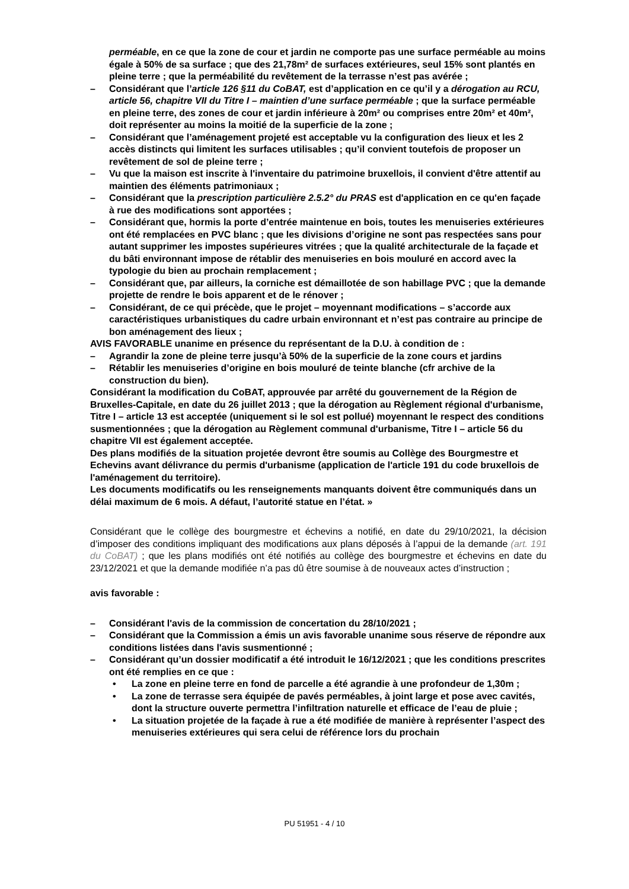perméable, en ce que la zone de cour et jardin ne comporte pas une surface perméable au moins égale à 50% de sa surface ; que des 21,78m² de surfaces extérieures, seul 15% sont plantés en pleine terre ; que la perméabilité du revêtement de la terrasse n’est pas avérée ;
– Considérant que l’article 126 §11 du CoBAT, est d’application en ce qu’il y a dérogation au RCU, article 56, chapitre VII du Titre I – maintien d’une surface perméable ; que la surface perméable en pleine terre, des zones de cour et jardin inférieure à 20m² ou comprises entre 20m² et 40m², doit représenter au moins la moitié de la superficie de la zone ;
– Considérant que l’aménagement projeté est acceptable vu la configuration des lieux et les 2 accès distincts qui limitent les surfaces utilisables ; qu’il convient toutefois de proposer un revêtement de sol de pleine terre ;
– Vu que la maison est inscrite à l'inventaire du patrimoine bruxellois, il convient d'être attentif au maintien des éléments patrimoniaux ;
– Considérant que la prescription particulière 2.5.2° du PRAS est d'application en ce qu'en façade à rue des modifications sont apportées ;
– Considérant que, hormis la porte d’entrée maintenue en bois, toutes les menuiseries extérieures ont été remplacées en PVC blanc ; que les divisions d’origine ne sont pas respectées sans pour autant supprimer les impostes supérieures vitrées ; que la qualité architecturale de la façade et du bâti environnant impose de rétablir des menuiseries en bois mouluré en accord avec la typologie du bien au prochain remplacement ;
– Considérant que, par ailleurs, la corniche est démaillotée de son habillage PVC ; que la demande projette de rendre le bois apparent et de le rénover ;
– Considérant, de ce qui précède, que le projet – moyennant modifications – s’accorde aux caractéristiques urbanistiques du cadre urbain environnant et n’est pas contraire au principe de bon aménagement des lieux ;
AVIS FAVORABLE unanime en présence du représentant de la D.U. à condition de :
– Agrandir la zone de pleine terre jusqu’à 50% de la superficie de la zone cours et jardins
– Rétablir les menuiseries d’origine en bois mouluré de teinte blanche (cfr archive de la construction du bien).
Considérant la modification du CoBAT, approuvée par arrêté du gouvernement de la Région de Bruxelles-Capitale, en date du 26 juillet 2013 ; que la dérogation au Règlement régional d'urbanisme, Titre I – article 13 est acceptée (uniquement si le sol est pollué) moyennant le respect des conditions susmentionnées ; que la dérogation au Règlement communal d'urbanisme, Titre I – article 56 du chapitre VII est également acceptée.
Des plans modifiés de la situation projetée devront être soumis au Collège des Bourgmestre et Echevins avant délivrance du permis d'urbanisme (application de l'article 191 du code bruxellois de l'aménagement du territoire).
Les documents modificatifs ou les renseignements manquants doivent être communiqués dans un délai maximum de 6 mois. A défaut, l’autorité statue en l’état. »
Considérant que le collège des bourgmestre et échevins a notifié, en date du 29/10/2021, la décision d’imposer des conditions impliquant des modifications aux plans déposés à l’appui de la demande (art. 191 du CoBAT) ; que les plans modifiés ont été notifiés au collège des bourgmestre et échevins en date du 23/12/2021 et que la demande modifiée n’a pas dû être soumise à de nouveaux actes d’instruction ;
avis favorable :
– Considérant l'avis de la commission de concertation du 28/10/2021 ;
– Considérant que la Commission a émis un avis favorable unanime sous réserve de répondre aux conditions listées dans l'avis susmentionné ;
– Considérant qu’un dossier modificatif a été introduit le 16/12/2021 ; que les conditions prescrites ont été remplies en ce que :
• La zone en pleine terre en fond de parcelle a été agrandie à une profondeur de 1,30m ;
• La zone de terrasse sera équipée de pavés perméables, à joint large et pose avec cavités, dont la structure ouverte permettra l’infiltration naturelle et efficace de l’eau de pluie ;
• La situation projetée de la façade à rue a été modifiée de manière à représenter l’aspect des menuiseries extérieures qui sera celui de référence lors du prochain
PU 51951 - 4 / 10